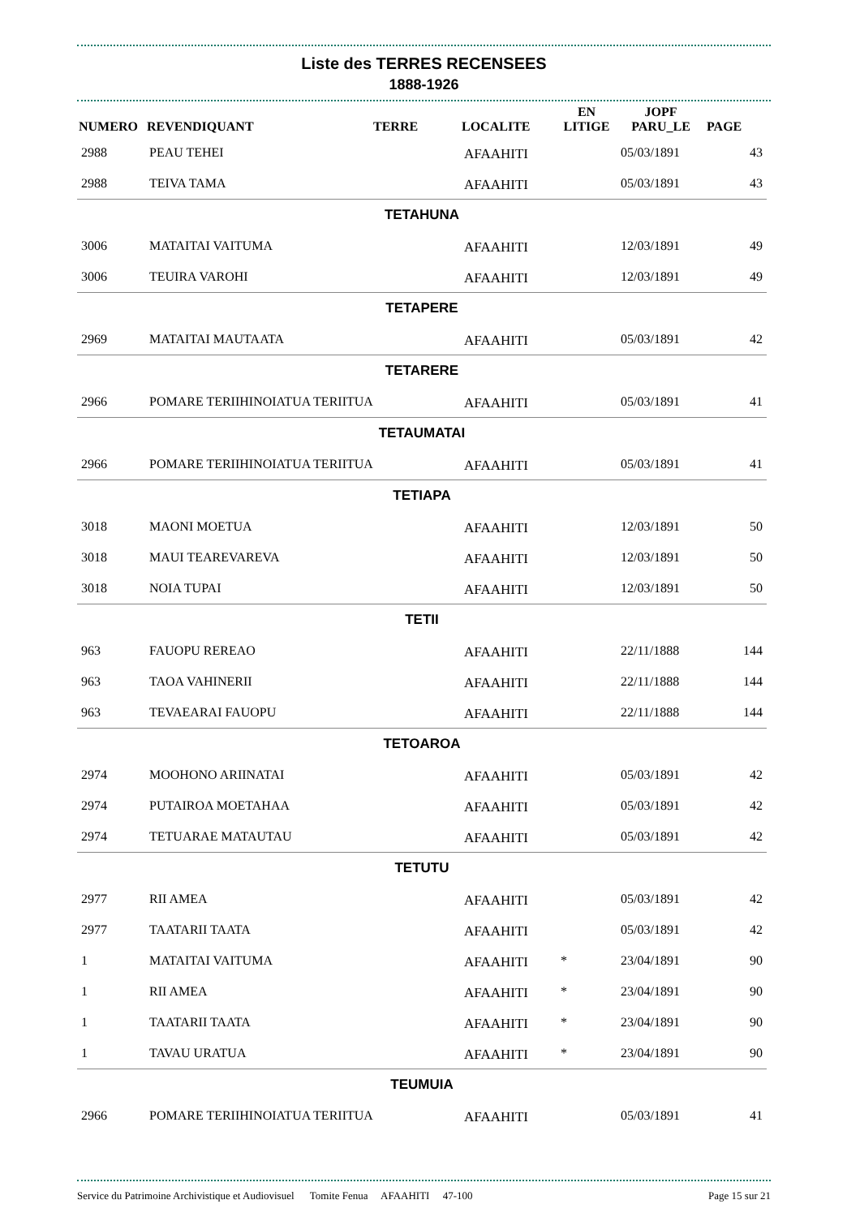Liste des TERRES RECENSEES
1888-1926
| NUMERO | REVENDIQUANT | TERRE | LOCALITE | EN LITIGE | JOPF PARU_LE | PAGE |
| --- | --- | --- | --- | --- | --- | --- |
| 2988 | PEAU TEHEI | | AFAAHITI | | 05/03/1891 | 43 |
| 2988 | TEIVA TAMA | | AFAAHITI | | 05/03/1891 | 43 |
| TETAHUNA | | | | | | |
| 3006 | MATAITAI VAITUMA | | AFAAHITI | | 12/03/1891 | 49 |
| 3006 | TEUIRA VAROHI | | AFAAHITI | | 12/03/1891 | 49 |
| TETAPERE | | | | | | |
| 2969 | MATAITAI MAUTAATA | | AFAAHITI | | 05/03/1891 | 42 |
| TETARERE | | | | | | |
| 2966 | POMARE TERIIHINOIATUA TERIITUA | | AFAAHITI | | 05/03/1891 | 41 |
| TETAUMATAI | | | | | | |
| 2966 | POMARE TERIIHINOIATUA TERIITUA | | AFAAHITI | | 05/03/1891 | 41 |
| TETIAPA | | | | | | |
| 3018 | MAONI MOETUA | | AFAAHITI | | 12/03/1891 | 50 |
| 3018 | MAUI TEAREVAREVA | | AFAAHITI | | 12/03/1891 | 50 |
| 3018 | NOIA TUPAI | | AFAAHITI | | 12/03/1891 | 50 |
| TETII | | | | | | |
| 963 | FAUOPU REREAO | | AFAAHITI | | 22/11/1888 | 144 |
| 963 | TAOA VAHINERII | | AFAAHITI | | 22/11/1888 | 144 |
| 963 | TEVAEARAI FAUOPU | | AFAAHITI | | 22/11/1888 | 144 |
| TETOAROA | | | | | | |
| 2974 | MOOHONO ARIINATAI | | AFAAHITI | | 05/03/1891 | 42 |
| 2974 | PUTAIROA MOETAHAA | | AFAAHITI | | 05/03/1891 | 42 |
| 2974 | TETUARAE MATAUTAU | | AFAAHITI | | 05/03/1891 | 42 |
| TETUTU | | | | | | |
| 2977 | RII AMEA | | AFAAHITI | | 05/03/1891 | 42 |
| 2977 | TAATARII TAATA | | AFAAHITI | | 05/03/1891 | 42 |
| 1 | MATAITAI VAITUMA | | AFAAHITI | * | 23/04/1891 | 90 |
| 1 | RII AMEA | | AFAAHITI | * | 23/04/1891 | 90 |
| 1 | TAATARII TAATA | | AFAAHITI | * | 23/04/1891 | 90 |
| 1 | TAVAU URATUA | | AFAAHITI | * | 23/04/1891 | 90 |
| TEUMUIA | | | | | | |
| 2966 | POMARE TERIIHINOIATUA TERIITUA | | AFAAHITI | | 05/03/1891 | 41 |
Service du Patrimoine Archivistique et Audiovisuel Tomite Fenua AFAAHITI 47-100 Page 15 sur 21